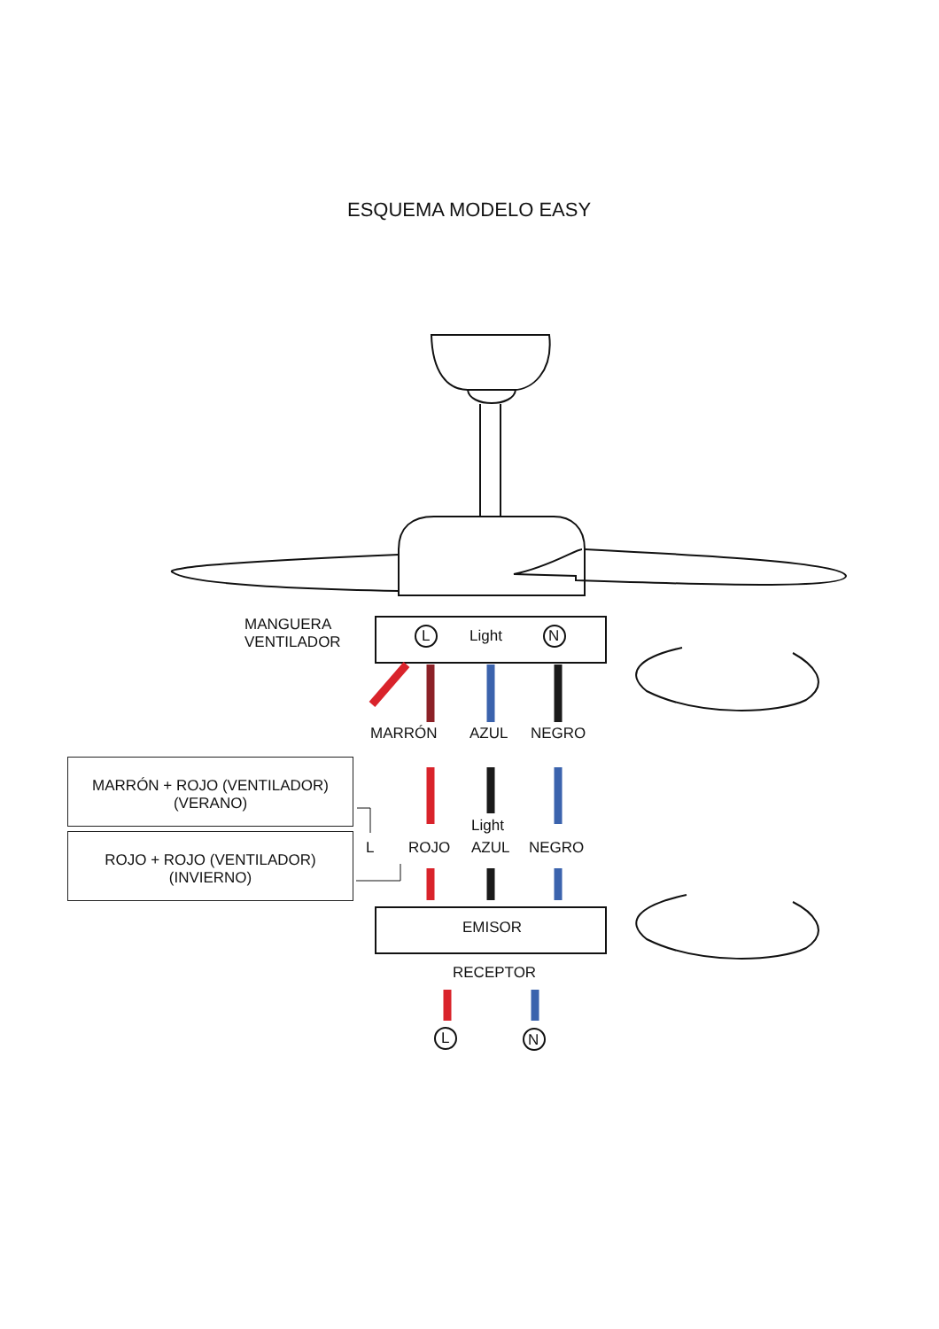ESQUEMA MODELO EASY
MANGUERA
VENTILADOR
L Light N
MARRÓN AZUL NEGRO
MARRÓN + ROJO (VENTILADOR)
(VERANO)
ROJO + ROJO (VENTILADOR)
(INVIERNO)
Light
L ROJO AZUL NEGRO
EMISOR
RECEPTOR
L N